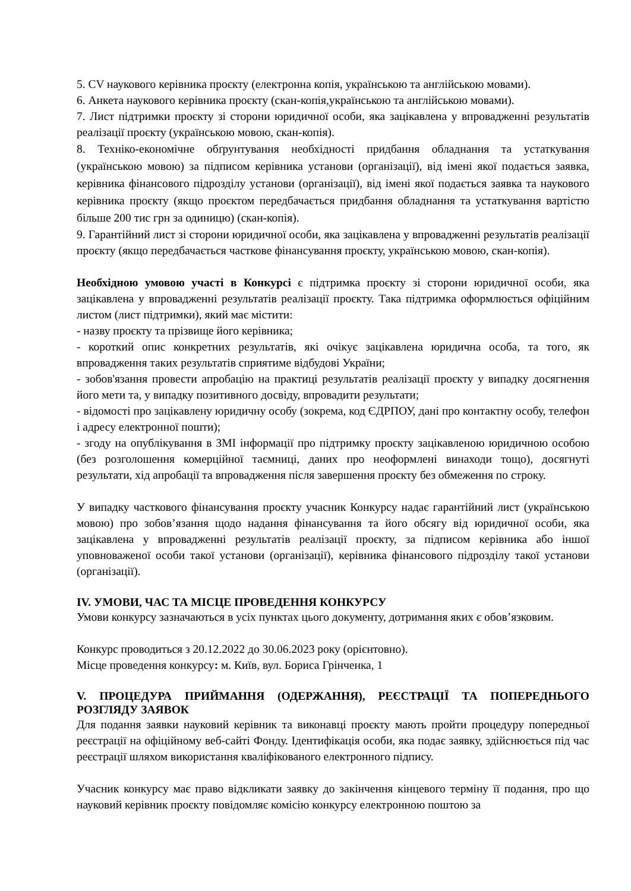5. CV наукового керівника проєкту (електронна копія, українською та англійською мовами).
6. Анкета наукового керівника проєкту (скан-копія,українською та англійською мовами).
7. Лист підтримки проєкту зі сторони юридичної особи, яка зацікавлена у впровадженні результатів реалізації проєкту (українською мовою, скан-копія).
8. Техніко-економічне обґрунтування необхідності придбання обладнання та устаткування (українською мовою) за підписом керівника установи (організації), від імені якої подається заявка, керівника фінансового підрозділу установи (організації), від імені якої подається заявка та наукового керівника проєкту (якщо проєктом передбачається придбання обладнання та устаткування вартістю більше 200 тис грн за одиницю) (скан-копія).
9. Гарантійний лист зі сторони юридичної особи, яка зацікавлена у впровадженні результатів реалізації проєкту (якщо передбачається часткове фінансування проєкту, українською мовою, скан-копія).
Необхідною умовою участі в Конкурсі є підтримка проєкту зі сторони юридичної особи, яка зацікавлена у впровадженні результатів реалізації проєкту. Така підтримка оформлюється офіційним листом (лист підтримки), який має містити:
- назву проєкту та прізвище його керівника;
- короткий опис конкретних результатів, які очікує зацікавлена юридична особа, та того, як впровадження таких результатів сприятиме відбудові України;
- зобов'язання провести апробацію на практиці результатів реалізації проєкту у випадку досягнення його мети та, у випадку позитивного досвіду, впровадити результати;
- відомості про зацікавлену юридичну особу (зокрема, код ЄДРПОУ, дані про контактну особу, телефон і адресу електронної пошти);
- згоду на опублікування в ЗМІ інформації про підтримку проєкту зацікавленою юридичною особою (без розголошення комерційної таємниці, даних про неоформлені винаходи тощо), досягнуті результати, хід апробації та впровадження після завершення проєкту без обмеження по строку.
У випадку часткового фінансування проєкту учасник Конкурсу надає гарантійний лист (українською мовою) про зобов’язання щодо надання фінансування та його обсягу від юридичної особи, яка зацікавлена у впровадженні результатів реалізації проєкту, за підписом керівника або іншої уповноваженої особи такої установи (організації), керівника фінансового підрозділу такої установи (організації).
IV. УМОВИ, ЧАС ТА МІСЦЕ ПРОВЕДЕННЯ КОНКУРСУ
Умови конкурсу зазначаються в усіх пунктах цього документу, дотримання яких є обов’язковим.
Конкурс проводиться з 20.12.2022 до 30.06.2023 року (орієнтовно).
Місце проведення конкурсу: м. Київ, вул. Бориса Грінченка, 1
V. ПРОЦЕДУРА ПРИЙМАННЯ (ОДЕРЖАННЯ), РЕЄСТРАЦІЇ ТА ПОПЕРЕДНЬОГО РОЗГЛЯДУ ЗАЯВОК
Для подання заявки науковий керівник та виконавці проєкту мають пройти процедуру попередньої реєстрації на офіційному веб-сайті Фонду. Ідентифікація особи, яка подає заявку, здійснюється під час реєстрації шляхом використання кваліфікованого електронного підпису.
Учасник конкурсу має право відкликати заявку до закінчення кінцевого терміну її подання, про що науковий керівник проєкту повідомляє комісію конкурсу електронною поштою за